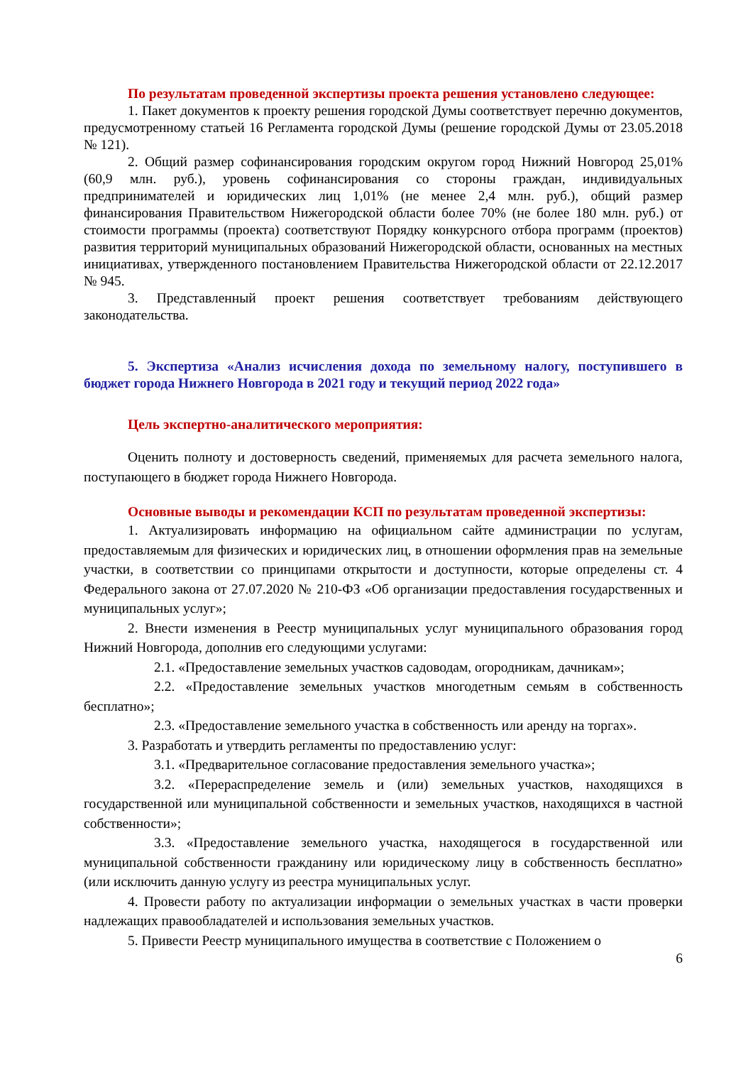По результатам проведенной экспертизы проекта решения установлено следующее:
1. Пакет документов к проекту решения городской Думы соответствует перечню документов, предусмотренному статьей 16 Регламента городской Думы (решение городской Думы от 23.05.2018 № 121).
2. Общий размер софинансирования городским округом город Нижний Новгород 25,01% (60,9 млн. руб.), уровень софинансирования со стороны граждан, индивидуальных предпринимателей и юридических лиц 1,01% (не менее 2,4 млн. руб.), общий размер финансирования Правительством Нижегородской области более 70% (не более 180 млн. руб.) от стоимости программы (проекта) соответствуют Порядку конкурсного отбора программ (проектов) развития территорий муниципальных образований Нижегородской области, основанных на местных инициативах, утвержденного постановлением Правительства Нижегородской области от 22.12.2017 № 945.
3. Представленный проект решения соответствует требованиям действующего законодательства.
5. Экспертиза «Анализ исчисления дохода по земельному налогу, поступившего в бюджет города Нижнего Новгорода в 2021 году и текущий период 2022 года»
Цель экспертно-аналитического мероприятия:
Оценить полноту и достоверность сведений, применяемых для расчета земельного налога, поступающего в бюджет города Нижнего Новгорода.
Основные выводы и рекомендации КСП по результатам проведенной экспертизы:
1. Актуализировать информацию на официальном сайте администрации по услугам, предоставляемым для физических и юридических лиц, в отношении оформления прав на земельные участки, в соответствии со принципами открытости и доступности, которые определены ст. 4 Федерального закона от 27.07.2020 № 210-ФЗ «Об организации предоставления государственных и муниципальных услуг»;
2. Внести изменения в Реестр муниципальных услуг муниципального образования город Нижний Новгорода, дополнив его следующими услугами:
2.1. «Предоставление земельных участков садоводам, огородникам, дачникам»;
2.2. «Предоставление земельных участков многодетным семьям в собственность бесплатно»;
2.3. «Предоставление земельного участка в собственность или аренду на торгах».
3. Разработать и утвердить регламенты по предоставлению услуг:
3.1. «Предварительное согласование предоставления земельного участка»;
3.2. «Перераспределение земель и (или) земельных участков, находящихся в государственной или муниципальной собственности и земельных участков, находящихся в частной собственности»;
3.3. «Предоставление земельного участка, находящегося в государственной или муниципальной собственности гражданину или юридическому лицу в собственность бесплатно» (или исключить данную услугу из реестра муниципальных услуг.
4. Провести работу по актуализации информации о земельных участках в части проверки надлежащих правообладателей и использования земельных участков.
5. Привести Реестр муниципального имущества в соответствие с Положением о
6